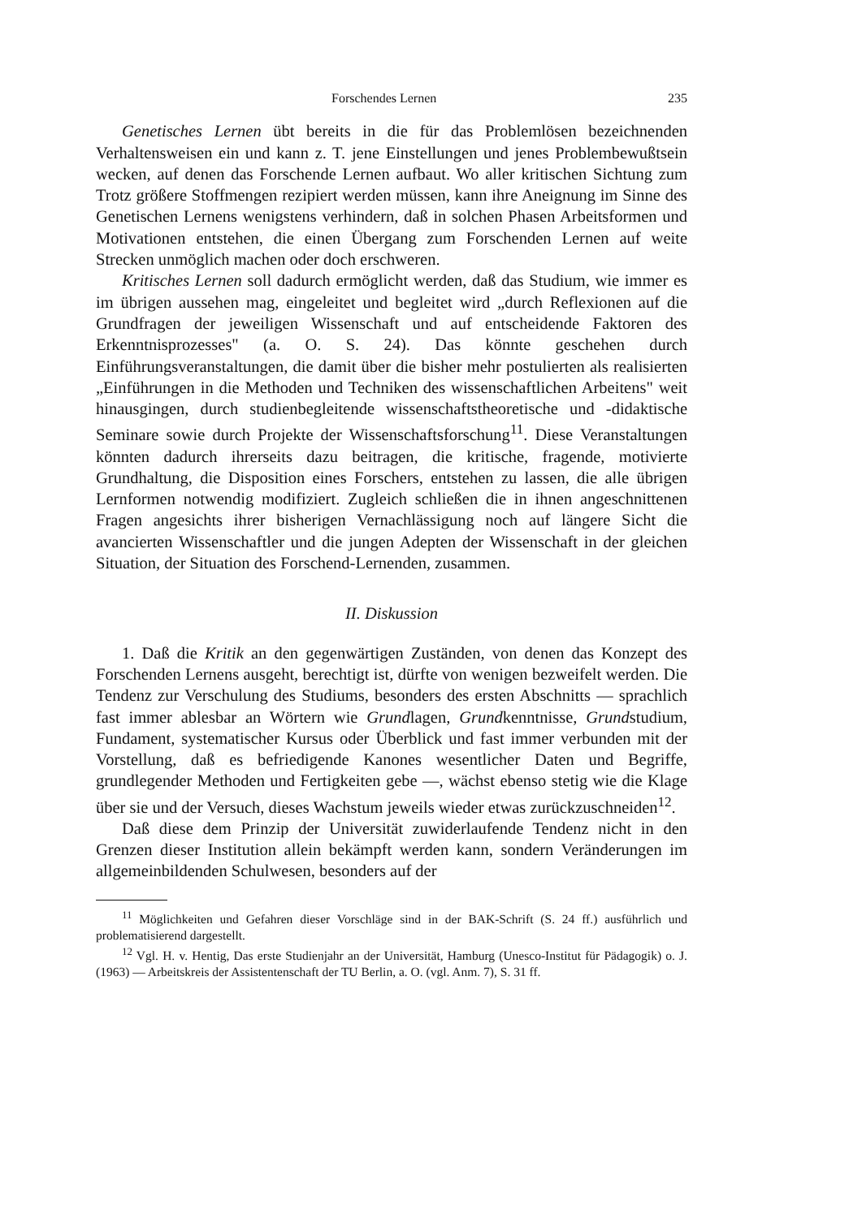Forschendes Lernen 235
Genetisches Lernen übt bereits in die für das Problemlösen bezeichnenden Verhaltensweisen ein und kann z. T. jene Einstellungen und jenes Problembewußtsein wecken, auf denen das Forschende Lernen aufbaut. Wo aller kritischen Sichtung zum Trotz größere Stoffmengen rezipiert werden müssen, kann ihre Aneignung im Sinne des Genetischen Lernens wenigstens verhindern, daß in solchen Phasen Arbeitsformen und Motivationen entstehen, die einen Übergang zum Forschenden Lernen auf weite Strecken unmöglich machen oder doch erschweren.
Kritisches Lernen soll dadurch ermöglicht werden, daß das Studium, wie immer es im übrigen aussehen mag, eingeleitet und begleitet wird „durch Reflexionen auf die Grundfragen der jeweiligen Wissenschaft und auf entscheidende Faktoren des Erkenntnisprozesses" (a. O. S. 24). Das könnte geschehen durch Einführungsveranstaltungen, die damit über die bisher mehr postulierten als realisierten „Einführungen in die Methoden und Techniken des wissenschaftlichen Arbeitens" weit hinausgingen, durch studienbegleitende wissenschaftstheoretische und -didaktische Seminare sowie durch Projekte der Wissenschaftsforschung<sup>11</sup>. Diese Veranstaltungen könnten dadurch ihrerseits dazu beitragen, die kritische, fragende, motivierte Grundhaltung, die Disposition eines Forschers, entstehen zu lassen, die alle übrigen Lernformen notwendig modifiziert. Zugleich schließen die in ihnen angeschnittenen Fragen angesichts ihrer bisherigen Vernachlässigung noch auf längere Sicht die avancierten Wissenschaftler und die jungen Adepten der Wissenschaft in der gleichen Situation, der Situation des Forschend-Lernenden, zusammen.
II. Diskussion
1. Daß die Kritik an den gegenwärtigen Zuständen, von denen das Konzept des Forschenden Lernens ausgeht, berechtigt ist, dürfte von wenigen bezweifelt werden. Die Tendenz zur Verschulung des Studiums, besonders des ersten Abschnitts — sprachlich fast immer ablesbar an Wörtern wie Grundlagen, Grundkenntnisse, Grundstudium, Fundament, systematischer Kursus oder Überblick und fast immer verbunden mit der Vorstellung, daß es befriedigende Kanones wesentlicher Daten und Begriffe, grundlegender Methoden und Fertigkeiten gebe —, wächst ebenso stetig wie die Klage über sie und der Versuch, dieses Wachstum jeweils wieder etwas zurückzuschneiden<sup>12</sup>.
Daß diese dem Prinzip der Universität zuwiderlaufende Tendenz nicht in den Grenzen dieser Institution allein bekämpft werden kann, sondern Veränderungen im allgemeinbildenden Schulwesen, besonders auf der
<sup>11</sup> Möglichkeiten und Gefahren dieser Vorschläge sind in der BAK-Schrift (S. 24 ff.) ausführlich und problematisierend dargestellt.
<sup>12</sup> Vgl. H. v. Hentig, Das erste Studienjahr an der Universität, Hamburg (Unesco-Institut für Pädagogik) o. J. (1963) — Arbeitskreis der Assistentenschaft der TU Berlin, a. O. (vgl. Anm. 7), S. 31 ff.